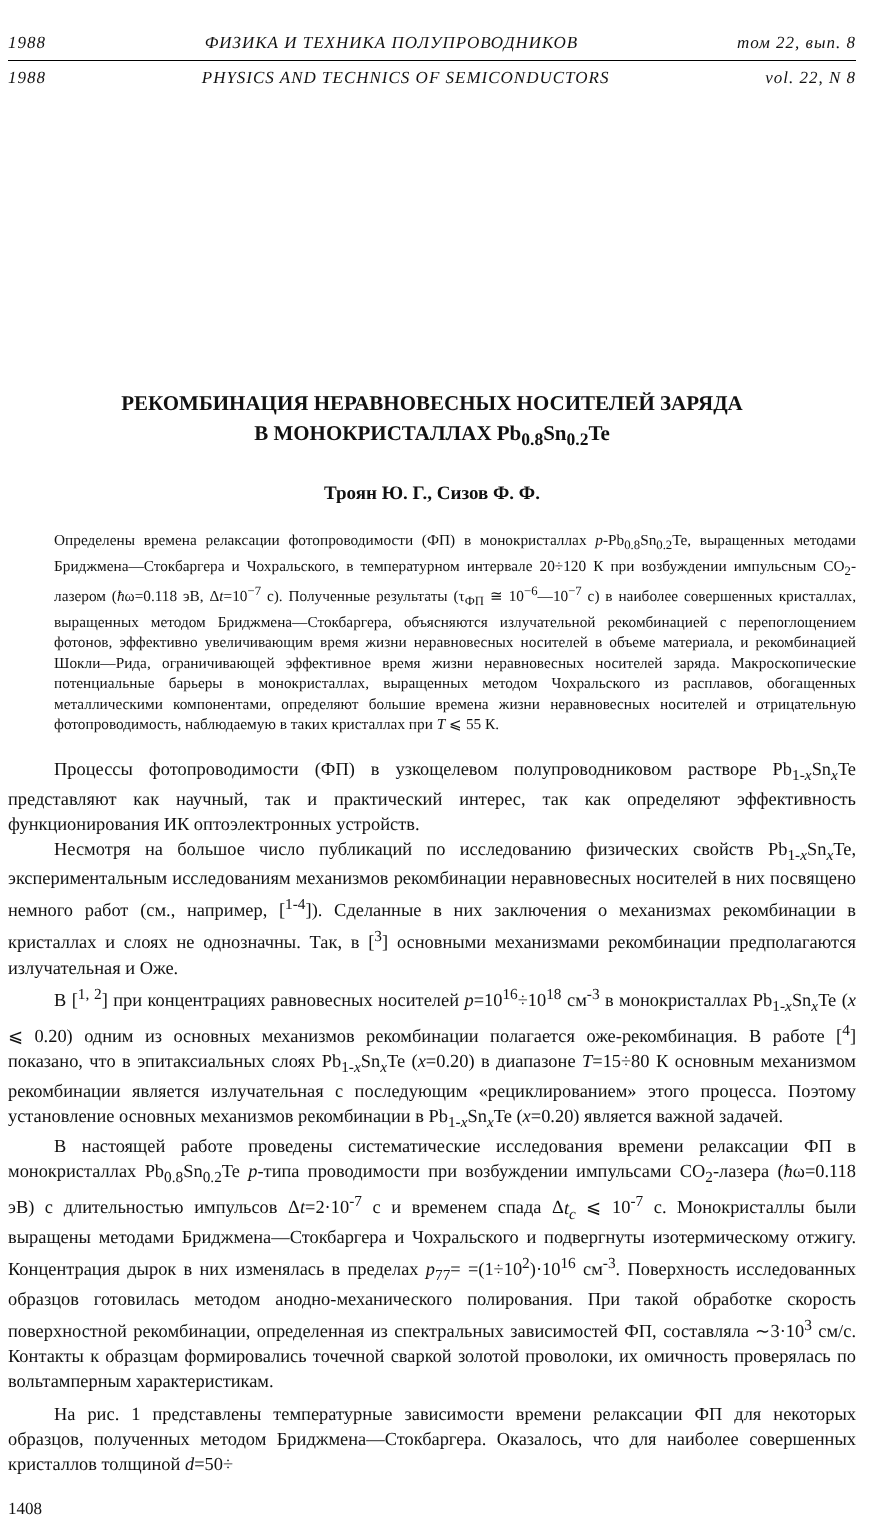1988 ФИЗИКА И ТЕХНИКА ПОЛУПРОВОДНИКОВ том 22, вып. 8
1988 PHYSICS AND TECHNICS OF SEMICONDUCTORS vol. 22, N 8
РЕКОМБИНАЦИЯ НЕРАВНОВЕСНЫХ НОСИТЕЛЕЙ ЗАРЯДА
В МОНОКРИСТАЛЛАХ Pb<sub>0.8</sub>Sn<sub>0.2</sub>Te
Троян Ю. Г., Сизов Ф. Ф.
Определены времена релаксации фотопроводимости (ФП) в монокристаллах p-Pb<sub>0.8</sub>Sn<sub>0.2</sub>Te, выращенных методами Бриджмена—Стокбаргера и Чохральского, в температурном интервале 20÷120 К при возбуждении импульсным CO<sub>2</sub>-лазером (ħω=0.118 эВ, Δt=10<sup>−7</sup> с). Полученные результаты (τ<sub>ФП</sub> ≅ 10<sup>−6</sup>—10<sup>−7</sup> с) в наиболее совершенных кристаллах, выращенных методом Бриджмена—Стокбаргера, объясняются излучательной рекомбинацией с перепоглощением фотонов, эффективно увеличивающим время жизни неравновесных носителей в объеме материала, и рекомбинацией Шокли—Рида, ограничивающей эффективное время жизни неравновесных носителей заряда. Макроскопические потенциальные барьеры в монокристаллах, выращенных методом Чохральского из расплавов, обогащенных металлическими компонентами, определяют большие времена жизни неравновесных носителей и отрицательную фотопроводимость, наблюдаемую в таких кристаллах при T ⩽ 55 К.
Процессы фотопроводимости (ФП) в узкощелевом полупроводниковом растворе Pb<sub>1-x</sub>Sn<sub>x</sub>Te представляют как научный, так и практический интерес, так как определяют эффективность функционирования ИК оптоэлектронных устройств.
Несмотря на большое число публикаций по исследованию физических свойств Pb<sub>1-x</sub>Sn<sub>x</sub>Te, экспериментальным исследованиям механизмов рекомбинации неравновесных носителей в них посвящено немного работ (см., например, [<sup>1-4</sup>]). Сделанные в них заключения о механизмах рекомбинации в кристаллах и слоях не однозначны. Так, в [<sup>3</sup>] основными механизмами рекомбинации предполагаются излучательная и Оже.
В [<sup>1, 2</sup>] при концентрациях равновесных носителей p=10<sup>16</sup>÷10<sup>18</sup> см<sup>-3</sup> в монокристаллах Pb<sub>1-x</sub>Sn<sub>x</sub>Te (x ⩽ 0.20) одним из основных механизмов рекомбинации полагается оже-рекомбинация. В работе [<sup>4</sup>] показано, что в эпитаксиальных слоях Pb<sub>1-x</sub>Sn<sub>x</sub>Te (x=0.20) в диапазоне T=15÷80 К основным механизмом рекомбинации является излучательная с последующим «рециклированием» этого процесса. Поэтому установление основных механизмов рекомбинации в Pb<sub>1-x</sub>Sn<sub>x</sub>Te (x=0.20) является важной задачей.
В настоящей работе проведены систематические исследования времени релаксации ФП в монокристаллах Pb<sub>0.8</sub>Sn<sub>0.2</sub>Te p-типа проводимости при возбуждении импульсами CO<sub>2</sub>-лазера (ħω=0.118 эВ) с длительностью импульсов Δt=2·10<sup>-7</sup> с и временем спада Δt<sub>c</sub> ⩽ 10<sup>-7</sup> с. Монокристаллы были выращены методами Бриджмена—Стокбаргера и Чохральского и подвергнуты изотермическому отжигу. Концентрация дырок в них изменялась в пределах p<sub>77</sub>= =(1÷10<sup>2</sup>)·10<sup>16</sup> см<sup>-3</sup>. Поверхность исследованных образцов готовилась методом анодно-механического полирования. При такой обработке скорость поверхностной рекомбинации, определенная из спектральных зависимостей ФП, составляла ∼3·10<sup>3</sup> см/с. Контакты к образцам формировались точечной сваркой золотой проволоки, их омичность проверялась по вольтамперным характеристикам.
На рис. 1 представлены температурные зависимости времени релаксации ФП для некоторых образцов, полученных методом Бриджмена—Стокбаргера. Оказалось, что для наиболее совершенных кристаллов толщиной d=50÷
1408